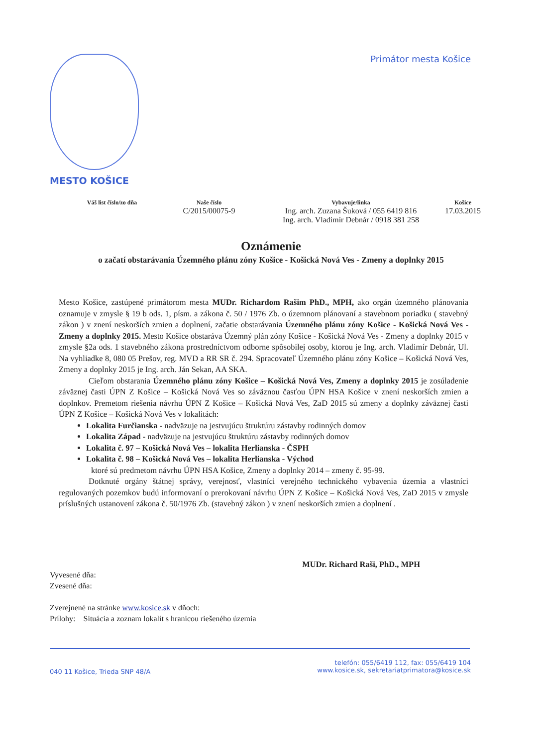Primátor mesta Košice
MESTO KOŠICE
Váš list číslo/zo dňa
Naše číslo
C/2015/00075-9
Vybavuje/linka
Ing. arch. Zuzana Šuková / 055 6419 816
Ing. arch. Vladimír Debnár / 0918 381 258
Košice
17.03.2015
Oznámenie
o začatí obstarávania Územného plánu zóny Košice - Košická Nová Ves - Zmeny a doplnky 2015
Mesto Košice, zastúpené primátorom mesta MUDr. Richardom Rašim PhD., MPH, ako orgán územného plánovania oznamuje v zmysle § 19 b ods. 1, písm. a zákona č. 50 / 1976 Zb. o územnom plánovaní a stavebnom poriadku ( stavebný zákon ) v znení neskorších zmien a doplnení, začatie obstarávania Územného plánu zóny Košice - Košická Nová Ves - Zmeny a doplnky 2015. Mesto Košice obstaráva Územný plán zóny Košice - Košická Nová Ves - Zmeny a doplnky 2015 v zmysle §2a ods. 1 stavebného zákona prostredníctvom odborne spôsobilej osoby, ktorou je Ing. arch. Vladimír Debnár, Ul. Na vyhliadke 8, 080 05 Prešov, reg. MVD a RR SR č. 294. Spracovateľ Územného plánu zóny Košice – Košická Nová Ves, Zmeny a doplnky 2015 je Ing. arch. Ján Sekan, AA SKA.
Cieľom obstarania Územného plánu zóny Košice – Košická Nová Ves, Zmeny a doplnky 2015 je zosúladenie záväznej časti ÚPN Z Košice – Košická Nová Ves so záväznou časťou ÚPN HSA Košice v znení neskorších zmien a doplnkov. Premetom riešenia návrhu ÚPN Z Košice – Košická Nová Ves, ZaD 2015 sú zmeny a doplnky záväznej časti ÚPN Z Košice – Košická Nová Ves v lokalitách:
Lokalita Furčianska - nadväzuje na jestvujúcu štruktúru zástavby rodinných domov
Lokalita Západ - nadväzuje na jestvujúcu štruktúru zástavby rodinných domov
Lokalita č. 97 – Košická Nová Ves – lokalita Herlianska - ČSPH
Lokalita č. 98 – Košická Nová Ves – lokalita Herlianska - Východ
ktoré sú predmetom návrhu ÚPN HSA Košice, Zmeny a doplnky 2014 – zmeny č. 95-99.
Dotknuté orgány štátnej správy, verejnosť, vlastníci verejného technického vybavenia územia a vlastníci regulovaných pozemkov budú informovaní o prerokovaní návrhu ÚPN Z Košice – Košická Nová Ves, ZaD 2015 v zmysle príslušných ustanovení zákona č. 50/1976 Zb. (stavebný zákon ) v znení neskorších zmien a doplnení .
MUDr. Richard Raši, PhD., MPH
Vyvesené dňa:
Zvesené dňa:
Zverejnené na stránke www.kosice.sk v dňoch:
Prílohy: Situácia a zoznam lokalít s hranicou riešeného územia
040 11 Košice, Trieda SNP 48/A
telefón: 055/6419 112, fax: 055/6419 104
www.kosice.sk, sekretariatprimatora@kosice.sk